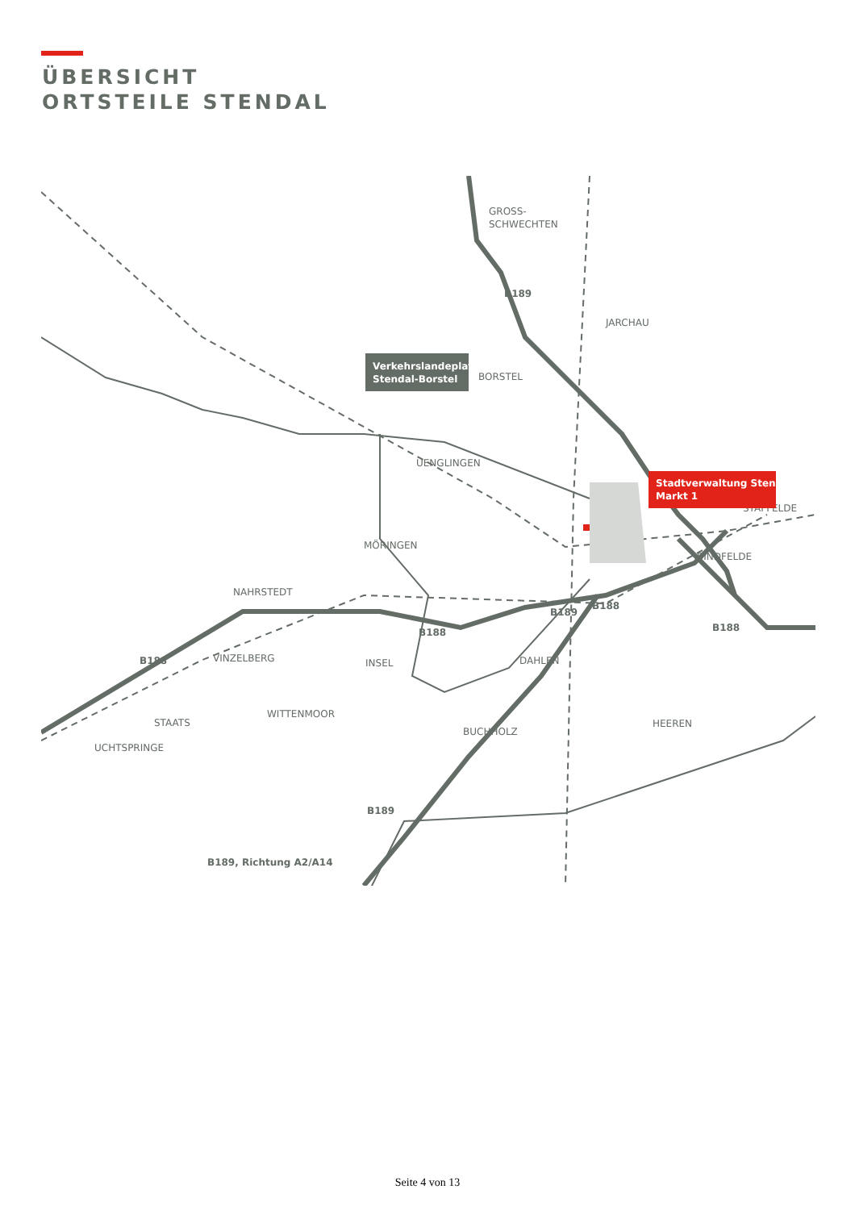ÜBERSICHT
ORTSTEILE STENDAL
GROSS-
SCHWECHTEN
JARCHAU
BORSTEL
UENGLINGEN
STAFFELDE
MÖRINGEN
BINDFELDE
NAHRSTEDT
VINZELBERG
INSEL
DAHLEN
STAATS
WITTENMOOR
UCHTSPRINGE
BUCHHOLZ
HEEREN
B189
B188
B189
B188
B188
B188
B189
Verkehrslandeplatz
Stendal-Borstel
Stadtverwaltung Stendal
Markt 1
B189, Richtung A2/A14
Seite 4 von 13